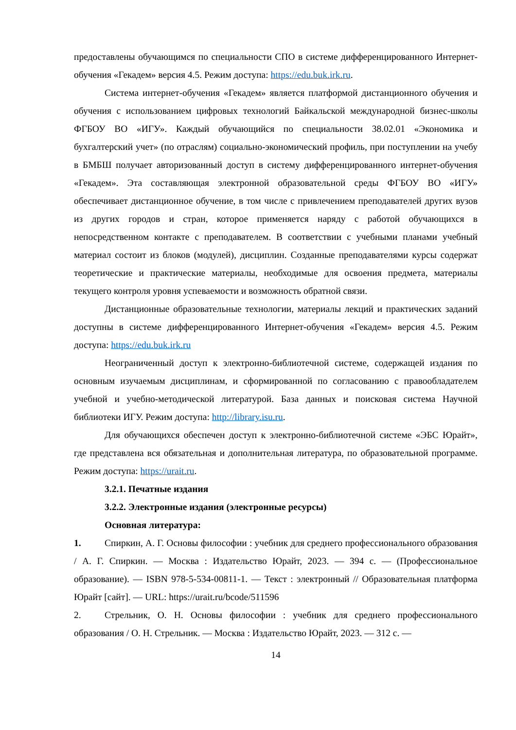предоставлены обучающимся по специальности СПО в системе дифференцированного Интернет-обучения «Гекадем» версия 4.5. Режим доступа: https://edu.buk.irk.ru.
Система интернет-обучения «Гекадем» является платформой дистанционного обучения и обучения с использованием цифровых технологий Байкальской международной бизнес-школы ФГБОУ ВО «ИГУ». Каждый обучающийся по специальности 38.02.01 «Экономика и бухгалтерский учет» (по отраслям) социально-экономический профиль, при поступлении на учебу в БМБШ получает авторизованный доступ в систему дифференцированного интернет-обучения «Гекадем». Эта составляющая электронной образовательной среды ФГБОУ ВО «ИГУ» обеспечивает дистанционное обучение, в том числе с привлечением преподавателей других вузов из других городов и стран, которое применяется наряду с работой обучающихся в непосредственном контакте с преподавателем. В соответствии с учебными планами учебный материал состоит из блоков (модулей), дисциплин. Созданные преподавателями курсы содержат теоретические и практические материалы, необходимые для освоения предмета, материалы текущего контроля уровня успеваемости и возможность обратной связи.
Дистанционные образовательные технологии, материалы лекций и практических заданий доступны в системе дифференцированного Интернет-обучения «Гекадем» версия 4.5. Режим доступа: https://edu.buk.irk.ru
Неограниченный доступ к электронно-библиотечной системе, содержащей издания по основным изучаемым дисциплинам, и сформированной по согласованию с правообладателем учебной и учебно-методической литературой. База данных и поисковая система Научной библиотеки ИГУ. Режим доступа: http://library.isu.ru.
Для обучающихся обеспечен доступ к электронно-библиотечной системе «ЭБС Юрайт», где представлена вся обязательная и дополнительная литература, по образовательной программе. Режим доступа: https://urait.ru.
3.2.1. Печатные издания
3.2.2. Электронные издания (электронные ресурсы)
Основная литература:
1. Спиркин, А. Г. Основы философии : учебник для среднего профессионального образования / А. Г. Спиркин. — Москва : Издательство Юрайт, 2023. — 394 с. — (Профессиональное образование). — ISBN 978-5-534-00811-1. — Текст : электронный // Образовательная платформа Юрайт [сайт]. — URL: https://urait.ru/bcode/511596
2. Стрельник, О. Н. Основы философии : учебник для среднего профессионального образования / О. Н. Стрельник. — Москва : Издательство Юрайт, 2023. — 312 с. —
14